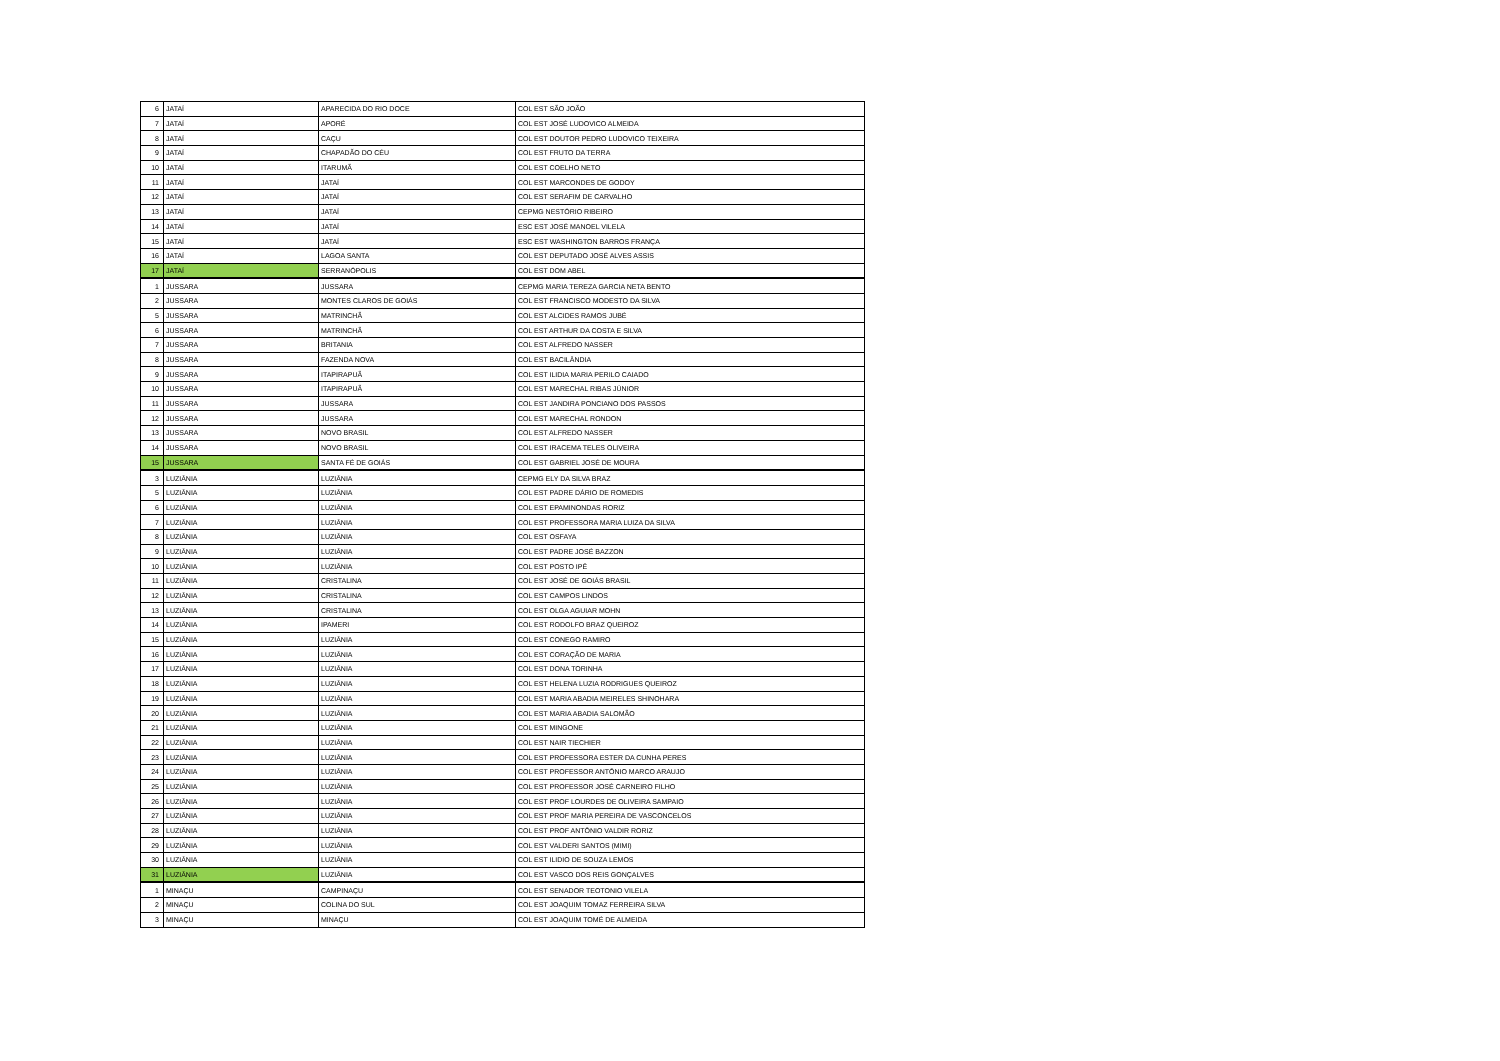| 6 | JATAÍ | APARECIDA DO RIO DOCE | COL EST SÃO JOÃO |
| 7 | JATAÍ | APORÉ | COL EST JOSÉ LUDOVICO ALMEIDA |
| 8 | JATAÍ | CAÇU | COL EST DOUTOR PEDRO LUDOVICO TEIXEIRA |
| 9 | JATAÍ | CHAPADÃO DO CÉU | COL EST FRUTO DA TERRA |
| 10 | JATAÍ | ITARUMÃ | COL EST COELHO NETO |
| 11 | JATAÍ | JATAÍ | COL EST MARCONDES DE GODOY |
| 12 | JATAÍ | JATAÍ | COL EST SERAFIM DE CARVALHO |
| 13 | JATAÍ | JATAÍ | CEPMG NESTÓRIO RIBEIRO |
| 14 | JATAÍ | JATAÍ | ESC EST JOSÉ MANOEL VILELA |
| 15 | JATAÍ | JATAÍ | ESC EST WASHINGTON BARROS FRANÇA |
| 16 | JATAÍ | LAGOA SANTA | COL EST DEPUTADO JOSÉ ALVES ASSIS |
| 17 | JATAÍ | SERRANÓPOLIS | COL EST DOM ABEL |
| 1 | JUSSARA | JUSSARA | CEPMG MARIA TEREZA GARCIA NETA BENTO |
| 2 | JUSSARA | MONTES CLAROS DE GOIÁS | COL EST FRANCISCO MODESTO DA SILVA |
| 5 | JUSSARA | MATRINCHÃ | COL EST ALCIDES RAMOS JUBÉ |
| 6 | JUSSARA | MATRINCHÃ | COL EST ARTHUR DA COSTA E SILVA |
| 7 | JUSSARA | BRITANIA | COL EST ALFREDO NASSER |
| 8 | JUSSARA | FAZENDA NOVA | COL EST BACILÂNDIA |
| 9 | JUSSARA | ITAPIRAPUÃ | COL EST ILIDIA MARIA PERILO CAIADO |
| 10 | JUSSARA | ITAPIRAPUÃ | COL EST MARECHAL RIBAS JÚNIOR |
| 11 | JUSSARA | JUSSARA | COL EST JANDIRA PONCIANO DOS PASSOS |
| 12 | JUSSARA | JUSSARA | COL EST MARECHAL RONDON |
| 13 | JUSSARA | NOVO BRASIL | COL EST ALFREDO NASSER |
| 14 | JUSSARA | NOVO BRASIL | COL EST IRACEMA TELES OLIVEIRA |
| 15 | JUSSARA | SANTA FÉ DE GOIÁS | COL EST GABRIEL JOSÉ DE MOURA |
| 3 | LUZIÂNIA | LUZIÂNIA | CEPMG ELY DA SILVA BRAZ |
| 5 | LUZIÂNIA | LUZIÂNIA | COL EST PADRE DÁRIO DE ROMEDIS |
| 6 | LUZIÂNIA | LUZIÂNIA | COL EST EPAMINONDAS RORIZ |
| 7 | LUZIÂNIA | LUZIÂNIA | COL EST PROFESSORA MARIA LUIZA DA SILVA |
| 8 | LUZIÂNIA | LUZIÂNIA | COL EST OSFAYA |
| 9 | LUZIÂNIA | LUZIÂNIA | COL EST PADRE JOSÉ BAZZON |
| 10 | LUZIÂNIA | LUZIÂNIA | COL EST POSTO IPÊ |
| 11 | LUZIÂNIA | CRISTALINA | COL EST JOSÉ DE GOIÁS BRASIL |
| 12 | LUZIÂNIA | CRISTALINA | COL EST CAMPOS LINDOS |
| 13 | LUZIÂNIA | CRISTALINA | COL EST OLGA AGUIAR MOHN |
| 14 | LUZIÂNIA | IPAMERI | COL EST RODOLFO BRAZ QUEIROZ |
| 15 | LUZIÂNIA | LUZIÂNIA | COL EST CONEGO RAMIRO |
| 16 | LUZIÂNIA | LUZIÂNIA | COL EST CORAÇÃO DE MARIA |
| 17 | LUZIÂNIA | LUZIÂNIA | COL EST DONA TORINHA |
| 18 | LUZIÂNIA | LUZIÂNIA | COL EST HELENA LUZIA RODRIGUES QUEIROZ |
| 19 | LUZIÂNIA | LUZIÂNIA | COL EST MARIA ABADIA MEIRELES SHINOHARA |
| 20 | LUZIÂNIA | LUZIÂNIA | COL EST MARIA ABADIA SALOMÃO |
| 21 | LUZIÂNIA | LUZIÂNIA | COL EST MINGONE |
| 22 | LUZIÂNIA | LUZIÂNIA | COL EST NAIR TIECHIER |
| 23 | LUZIÂNIA | LUZIÂNIA | COL EST PROFESSORA ESTER DA CUNHA PERES |
| 24 | LUZIÂNIA | LUZIÂNIA | COL EST PROFESSOR ANTÔNIO MARCO ARAUJO |
| 25 | LUZIÂNIA | LUZIÂNIA | COL EST PROFESSOR JOSÉ CARNEIRO FILHO |
| 26 | LUZIÂNIA | LUZIÂNIA | COL EST PROF LOURDES DE OLIVEIRA SAMPAIO |
| 27 | LUZIÂNIA | LUZIÂNIA | COL EST PROF MARIA PEREIRA DE VASCONCELOS |
| 28 | LUZIÂNIA | LUZIÂNIA | COL EST PROF ANTÔNIO VALDIR RORIZ |
| 29 | LUZIÂNIA | LUZIÂNIA | COL EST VALDERI SANTOS (MIMI) |
| 30 | LUZIÂNIA | LUZIÂNIA | COL EST ILIDIO DE SOUZA LEMOS |
| 31 | LUZIÂNIA | LUZIÂNIA | COL EST VASCO DOS REIS GONÇALVES |
| 1 | MINAÇU | CAMPINAÇU | COL EST SENADOR TEOTONIO VILELA |
| 2 | MINAÇU | COLINA DO SUL | COL EST JOAQUIM TOMAZ FERREIRA SILVA |
| 3 | MINAÇU | MINAÇU | COL EST JOAQUIM TOMÉ DE ALMEIDA |